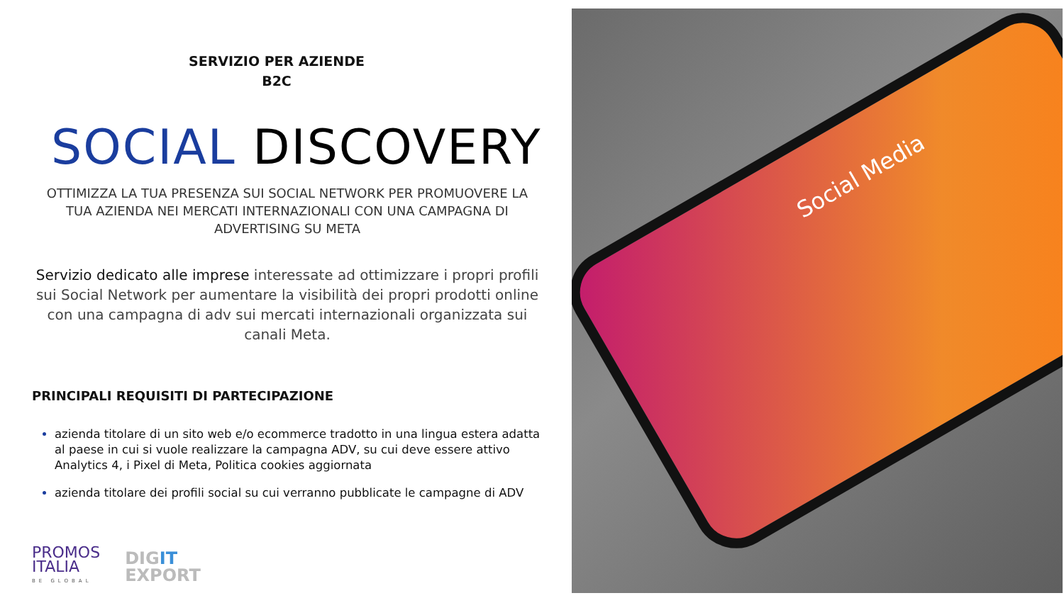SERVIZIO PER AZIENDE
B2C
SOCIAL DISCOVERY
OTTIMIZZA LA TUA PRESENZA SUI SOCIAL NETWORK PER PROMUOVERE LA TUA AZIENDA NEI MERCATI INTERNAZIONALI CON UNA CAMPAGNA DI ADVERTISING SU META
Servizio dedicato alle imprese interessate ad ottimizzare i propri profili sui Social Network per aumentare la visibilità dei propri prodotti online con una campagna di adv sui mercati internazionali organizzata sui canali Meta.
PRINCIPALI REQUISITI DI PARTECIPAZIONE
azienda titolare di un sito web e/o ecommerce tradotto in una lingua estera adatta al paese in cui si vuole realizzare la campagna ADV, su cui deve essere attivo Analytics 4, i Pixel di Meta, Politica cookies aggiornata
azienda titolare dei profili social su cui verranno pubblicate le campagne di ADV
PROMOS
ITALIA
BE GLOBAL
DIGIT
EXPORT
Social Media